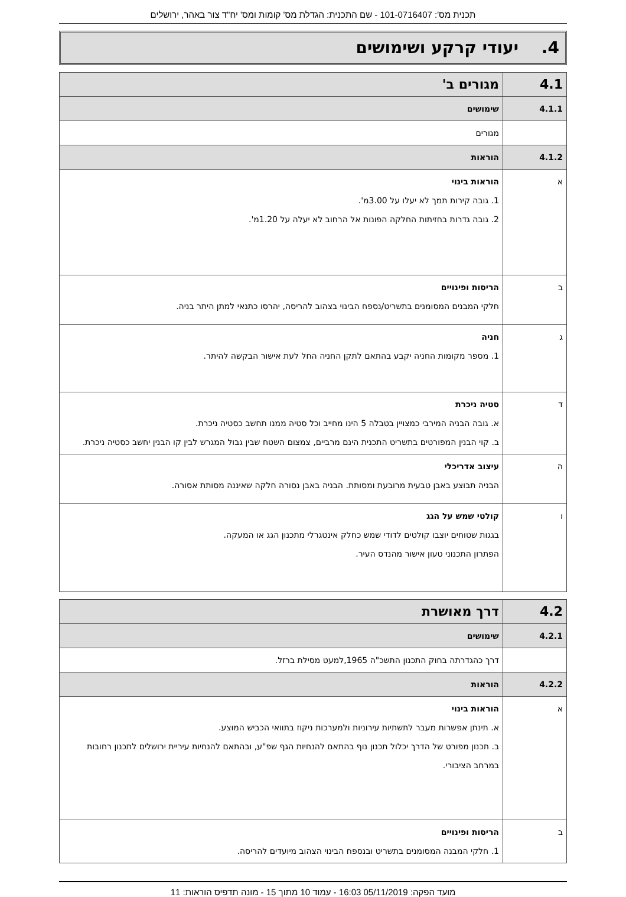תכנית מס': 101-0716407 - שם התכנית: הגדלת מס' קומות ומס' יח"ד צור באהר, ירושלים
4. יעודי קרקע ושימושים
| 4.1 | מגורים ב' |
| 4.1.1 | שימושים |
| | מגורים |
| 4.1.2 | הוראות |
| א | הוראות בינוי 1. גובה קירות תמך לא יעלו על 3.00מ'. 2. גובה גדרות בחזיתות החלקה הפונות אל הרחוב לא יעלה על 1.20מ'. |
| ב | הריסות ופינויים חלקי המבנים המסומנים בתשריט/נספח הבינוי בצהוב להריסה, יהרסו כתנאי למתן היתר בניה. |
| ג | חניה 1. מספר מקומות החניה יקבע בהתאם לתקן החניה החל לעת אישור הבקשה להיתר. |
| ד | סטיה ניכרת א. גובה הבניה המירבי כמצויין בטבלה 5 הינו מחייב וכל סטיה ממנו תחשב כסטיה ניכרת. ב. קוי הבנין המפורטים בתשריט התכנית הינם מרביים, צמצום השטח שבין גבול המגרש לבין קו הבנין יחשב כסטיה ניכרת. |
| ה | עיצוב אדריכלי הבניה תבוצע באבן טבעית מרובעת ומסותת. הבניה באבן נסורה חלקה שאיננה מסותת אסורה. |
| ו | קולטי שמש על הגג בגגות שטוחים יוצבו קולטים לדודי שמש כחלק אינטגרלי מתכנון הגג או המעקה. הפתרון התכנוני טעון אישור מהנדס העיר. |
| 4.2 | דרך מאושרת |
| 4.2.1 | שימושים |
| | דרך כהגדרתה בחוק התכנון התשכ"ה 1965,למעט מסילת ברזל. |
| 4.2.2 | הוראות |
| א | הוראות בינוי א. תינתן אפשרות מעבר לתשתיות עירוניות ולמערכות ניקוז בתוואי הכביש המוצע. ב. תכנון מפורט של הדרך יכלול תכנון נוף בהתאם להנחיות הגף שפ"ע, ובהתאם להנחיות עיריית ירושלים לתכנון רחובות במרחב הציבורי. |
| ב | הריסות ופינויים 1. חלקי המבנה המסומנים בתשריט ובנספח הבינוי הצהוב מיועדים להריסה. |
מועד הפקה: 05/11/2019 16:03 - עמוד 10 מתוך 15 - מונה תדפיס הוראות: 11